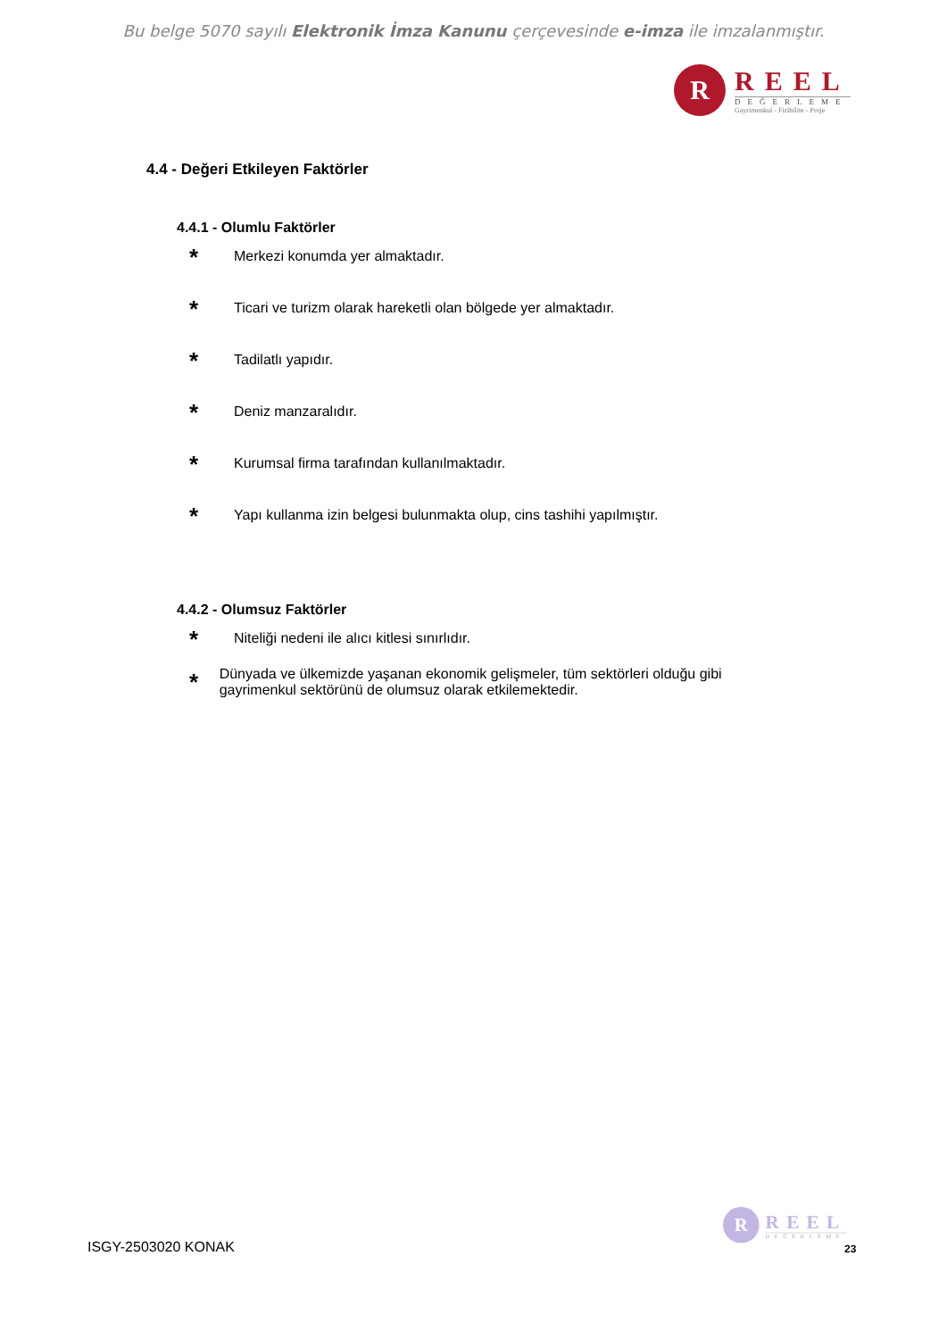Bu belge 5070 sayılı Elektronik İmza Kanunu çerçevesinde e-imza ile imzalanmıştır.
R
REEL
DEĞERLEME
Gayrimenkul - Fizibilite - Proje
4.4 - Değeri Etkileyen Faktörler
4.4.1 - Olumlu Faktörler
* Merkezi konumda yer almaktadır.
* Ticari ve turizm olarak hareketli olan bölgede yer almaktadır.
* Tadilatlı yapıdır.
* Deniz manzaralıdır.
* Kurumsal firma tarafından kullanılmaktadır.
* Yapı kullanma izin belgesi bulunmakta olup, cins tashihi yapılmıştır.
4.4.2 - Olumsuz Faktörler
* Niteliği nedeni ile alıcı kitlesi sınırlıdır.
* Dünyada ve ülkemizde yaşanan ekonomik gelişmeler, tüm sektörleri olduğu gibi gayrimenkul sektörünü de olumsuz olarak etkilemektedir.
R
REEL
DEĞERLEME
ISGY-2503020 KONAK 23